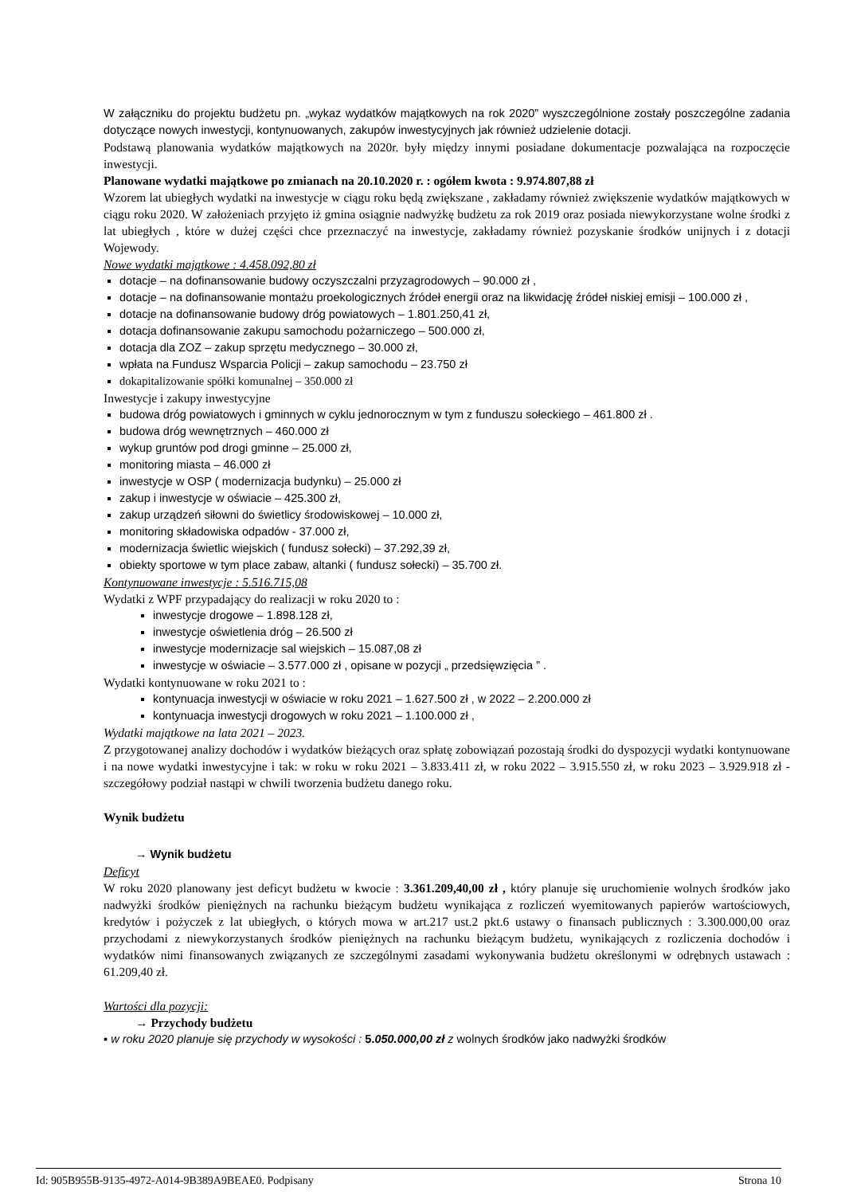W załączniku do projektu budżetu pn. „wykaz wydatków majątkowych na rok 2020” wyszczególnione zostały poszczególne zadania dotyczące nowych inwestycji, kontynuowanych, zakupów inwestycyjnych jak również udzielenie dotacji.
Podstawą planowania wydatków majątkowych na 2020r. były między innymi posiadane dokumentacje pozwalająca na rozpoczęcie inwestycji.
Planowane wydatki majątkowe po zmianach na 20.10.2020 r. : ogółem kwota : 9.974.807,88 zł
Wzorem lat ubiegłych wydatki na inwestycje w ciągu roku będą zwiększane , zakładamy również zwiększenie wydatków majątkowych w ciągu roku 2020. W założeniach przyjęto iż gmina osiągnie nadwyżkę budżetu za rok 2019 oraz posiada niewykorzystane wolne środki z lat ubiegłych , które w dużej części chce przeznaczyć na inwestycje, zakładamy również pozyskanie środków unijnych i z dotacji Wojewody.
Nowe wydatki majątkowe : 4.458.092,80 zł
dotacje – na dofinansowanie budowy oczyszczalni przyzagrodowych – 90.000 zł ,
dotacje – na dofinansowanie montażu proekologicznych źródeł energii oraz na likwidację źródeł niskiej emisji – 100.000 zł ,
dotacje na dofinansowanie budowy dróg powiatowych – 1.801.250,41 zł,
dotacja dofinansowanie zakupu samochodu pożarniczego – 500.000 zł,
dotacja dla ZOZ – zakup sprzętu medycznego – 30.000 zł,
wpłata na Fundusz Wsparcia Policji – zakup samochodu – 23.750 zł
dokapitalizowanie spółki komunalnej – 350.000 zł
Inwestycje i zakupy inwestycyjne
budowa dróg powiatowych i gminnych w cyklu jednorocznym w tym z funduszu sołeckiego – 461.800 zł .
budowa dróg wewnętrznych – 460.000 zł
wykup gruntów pod drogi gminne – 25.000 zł,
monitoring miasta – 46.000 zł
inwestycje w OSP ( modernizacja budynku) – 25.000 zł
zakup i inwestycje w oświacie – 425.300 zł,
zakup urządzeń siłowni do świetlicy środowiskowej – 10.000 zł,
monitoring składowiska odpadów - 37.000 zł,
modernizacja świetlic wiejskich ( fundusz sołecki) – 37.292,39 zł,
obiekty sportowe w tym place zabaw, altanki ( fundusz sołecki) – 35.700 zł.
Kontynuowane inwestycje : 5.516.715,08
Wydatki z WPF przypadający do realizacji w roku 2020 to :
inwestycje drogowe – 1.898.128 zł,
inwestycje oświetlenia dróg – 26.500 zł
inwestycje modernizacje sal wiejskich – 15.087,08 zł
inwestycje w oświacie – 3.577.000 zł , opisane w pozycji „ przedsięwzięcia ” .
Wydatki kontynuowane w roku 2021 to :
kontynuacja inwestycji w oświacie w roku 2021 – 1.627.500 zł , w 2022 – 2.200.000 zł
kontynuacja inwestycji drogowych w roku 2021 – 1.100.000 zł ,
Wydatki majątkowe na lata 2021 – 2023.
Z przygotowanej analizy dochodów i wydatków bieżących oraz spłatę zobowiązań pozostają środki do dyspozycji wydatki kontynuowane i na nowe wydatki inwestycyjne i tak: w roku w roku 2021 – 3.833.411 zł, w roku 2022 – 3.915.550 zł, w roku 2023 – 3.929.918 zł - szczegółowy podział nastąpi w chwili tworzenia budżetu danego roku.
Wynik budżetu
→ Wynik budżetu
Deficyt
W roku 2020 planowany jest deficyt budżetu w kwocie : 3.361.209,40,00 zł , który planuje się uruchomienie wolnych środków jako nadwyżki środków pieniężnych na rachunku bieżącym budżetu wynikająca z rozliczeń wyemitowanych papierów wartościowych, kredytów i pożyczek z lat ubiegłych, o których mowa w art.217 ust.2 pkt.6 ustawy o finansach publicznych : 3.300.000,00 oraz przychodami z niewykorzystanych środków pieniężnych na rachunku bieżącym budżetu, wynikających z rozliczenia dochodów i wydatków nimi finansowanych związanych ze szczególnymi zasadami wykonywania budżetu określonymi w odrębnych ustawach : 61.209,40 zł.
Wartości dla pozycji:
→ Przychody budżetu
▪ w roku 2020 planuje się przychody w wysokości : 5.050.000,00 zł z wolnych środków jako nadwyżki środków
Id: 905B955B-9135-4972-A014-9B389A9BEAE0. Podpisany Strona 10